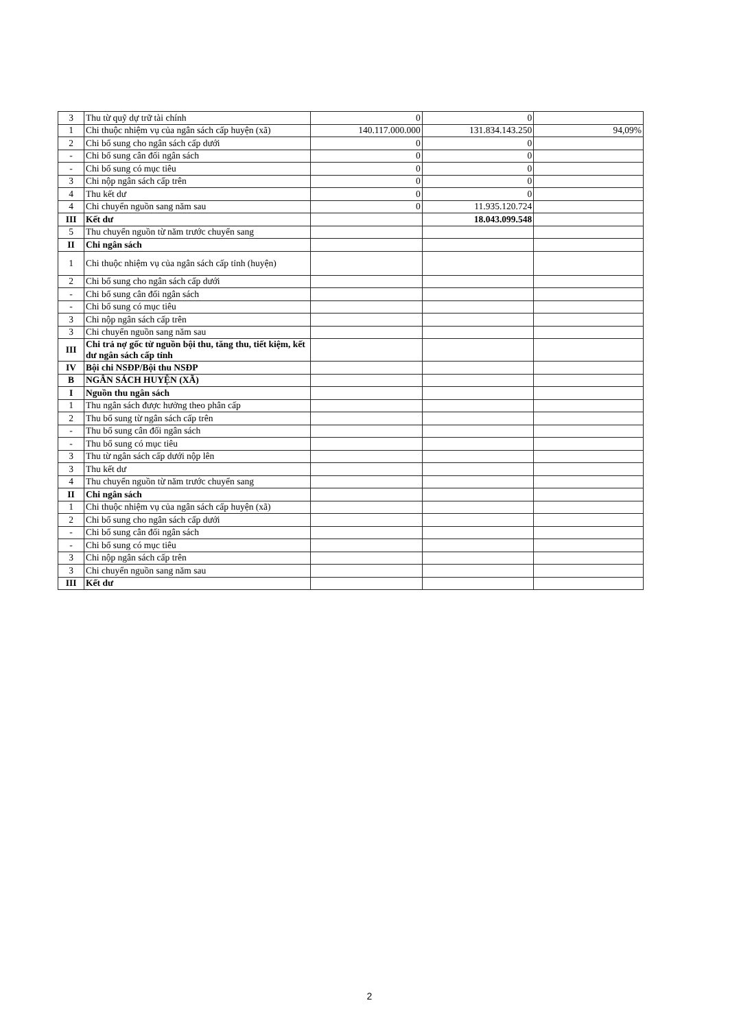| 3 | Thu từ quỹ dự trữ tài chính | 0 | 0 | |
| 1 | Chi thuộc nhiệm vụ của ngân sách cấp huyện (xã) | 140.117.000.000 | 131.834.143.250 | 94,09% |
| 2 | Chi bổ sung cho ngân sách cấp dưới | 0 | 0 | |
| - | Chi bổ sung cân đối ngân sách | 0 | 0 | |
| - | Chi bổ sung có mục tiêu | 0 | 0 | |
| 3 | Chi nộp ngân sách cấp trên | 0 | 0 | |
| 4 | Thu kết dư | 0 | 0 | |
| 4 | Chi chuyển nguồn sang năm sau | 0 | 11.935.120.724 | |
| III | Kết dư | | 18.043.099.548 | |
| 5 | Thu chuyển nguồn từ năm trước chuyển sang | | | |
| II | Chi ngân sách | | | |
| 1 | Chi thuộc nhiệm vụ của ngân sách cấp tỉnh (huyện) | | | |
| 2 | Chi bổ sung cho ngân sách cấp dưới | | | |
| - | Chi bổ sung cân đối ngân sách | | | |
| - | Chi bổ sung có mục tiêu | | | |
| 3 | Chi nộp ngân sách cấp trên | | | |
| 3 | Chi chuyển nguồn sang năm sau | | | |
| III | Chi trả nợ gốc từ nguồn bội thu, tăng thu, tiết kiệm, kết dư ngân sách cấp tỉnh | | | |
| IV | Bội chi NSĐP/Bội thu NSĐP | | | |
| B | NGÂN SÁCH HUYỆN (XÃ) | | | |
| I | Nguồn thu ngân sách | | | |
| 1 | Thu ngân sách được hưởng theo phân cấp | | | |
| 2 | Thu bổ sung từ ngân sách cấp trên | | | |
| - | Thu bổ sung cân đối ngân sách | | | |
| - | Thu bổ sung có mục tiêu | | | |
| 3 | Thu từ ngân sách cấp dưới nộp lên | | | |
| 3 | Thu kết dư | | | |
| 4 | Thu chuyển nguồn từ năm trước chuyển sang | | | |
| II | Chi ngân sách | | | |
| 1 | Chi thuộc nhiệm vụ của ngân sách cấp huyện (xã) | | | |
| 2 | Chi bổ sung cho ngân sách cấp dưới | | | |
| - | Chi bổ sung cân đối ngân sách | | | |
| - | Chi bổ sung có mục tiêu | | | |
| 3 | Chi nộp ngân sách cấp trên | | | |
| 3 | Chi chuyển nguồn sang năm sau | | | |
| III | Kết dư | | | |
2